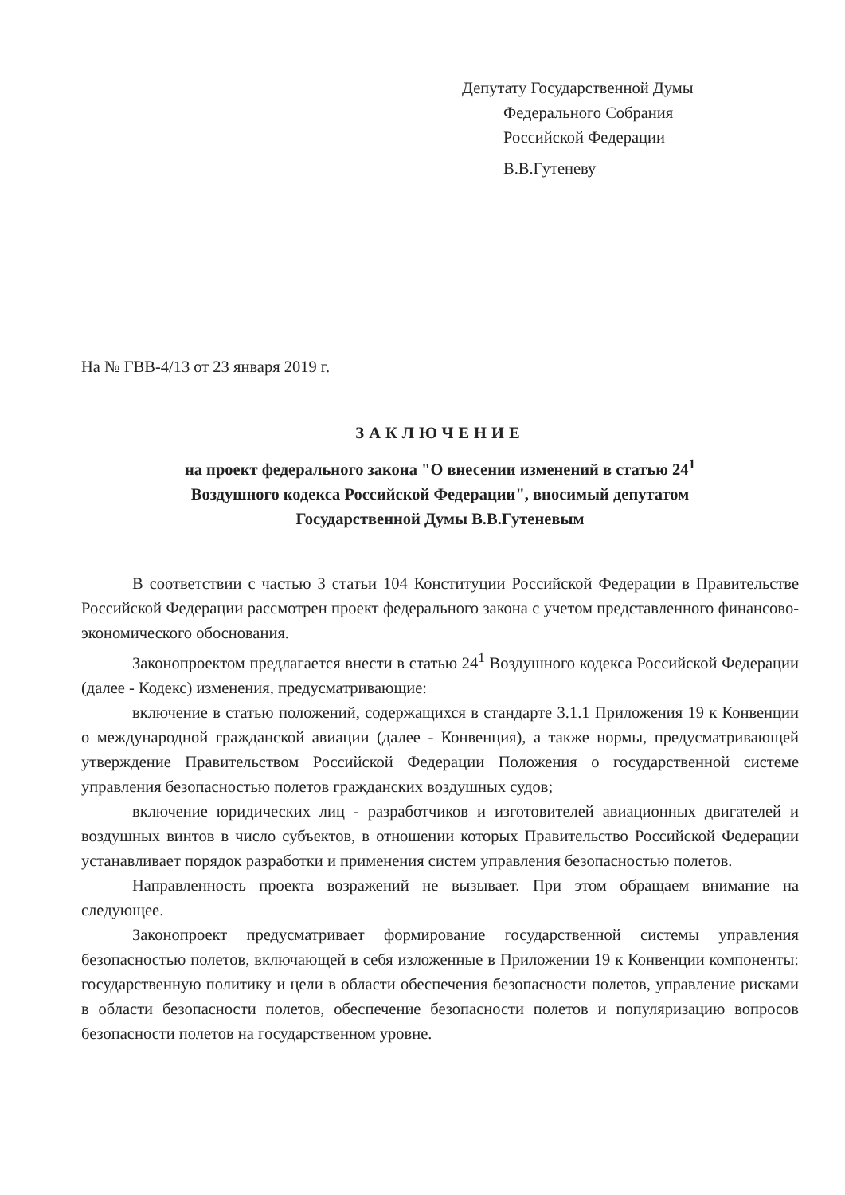Депутату Государственной Думы
Федерального Собрания
Российской Федерации
В.В.Гутеневу
На № ГВВ-4/13 от 23 января 2019 г.
ЗАКЛЮЧЕНИЕ
на проект федерального закона "О внесении изменений в статью 24<sup>1</sup>
Воздушного кодекса Российской Федерации", вносимый депутатом
Государственной Думы В.В.Гутеневым
В соответствии с частью 3 статьи 104 Конституции Российской Федерации в Правительстве Российской Федерации рассмотрен проект федерального закона с учетом представленного финансово-экономического обоснования.
Законопроектом предлагается внести в статью 24<sup>1</sup> Воздушного кодекса Российской Федерации (далее - Кодекс) изменения, предусматривающие:
включение в статью положений, содержащихся в стандарте 3.1.1 Приложения 19 к Конвенции о международной гражданской авиации (далее - Конвенция), а также нормы, предусматривающей утверждение Правительством Российской Федерации Положения о государственной системе управления безопасностью полетов гражданских воздушных судов;
включение юридических лиц - разработчиков и изготовителей авиационных двигателей и воздушных винтов в число субъектов, в отношении которых Правительство Российской Федерации устанавливает порядок разработки и применения систем управления безопасностью полетов.
Направленность проекта возражений не вызывает. При этом обращаем внимание на следующее.
Законопроект предусматривает формирование государственной системы управления безопасностью полетов, включающей в себя изложенные в Приложении 19 к Конвенции компоненты: государственную политику и цели в области обеспечения безопасности полетов, управление рисками в области безопасности полетов, обеспечение безопасности полетов и популяризацию вопросов безопасности полетов на государственном уровне.